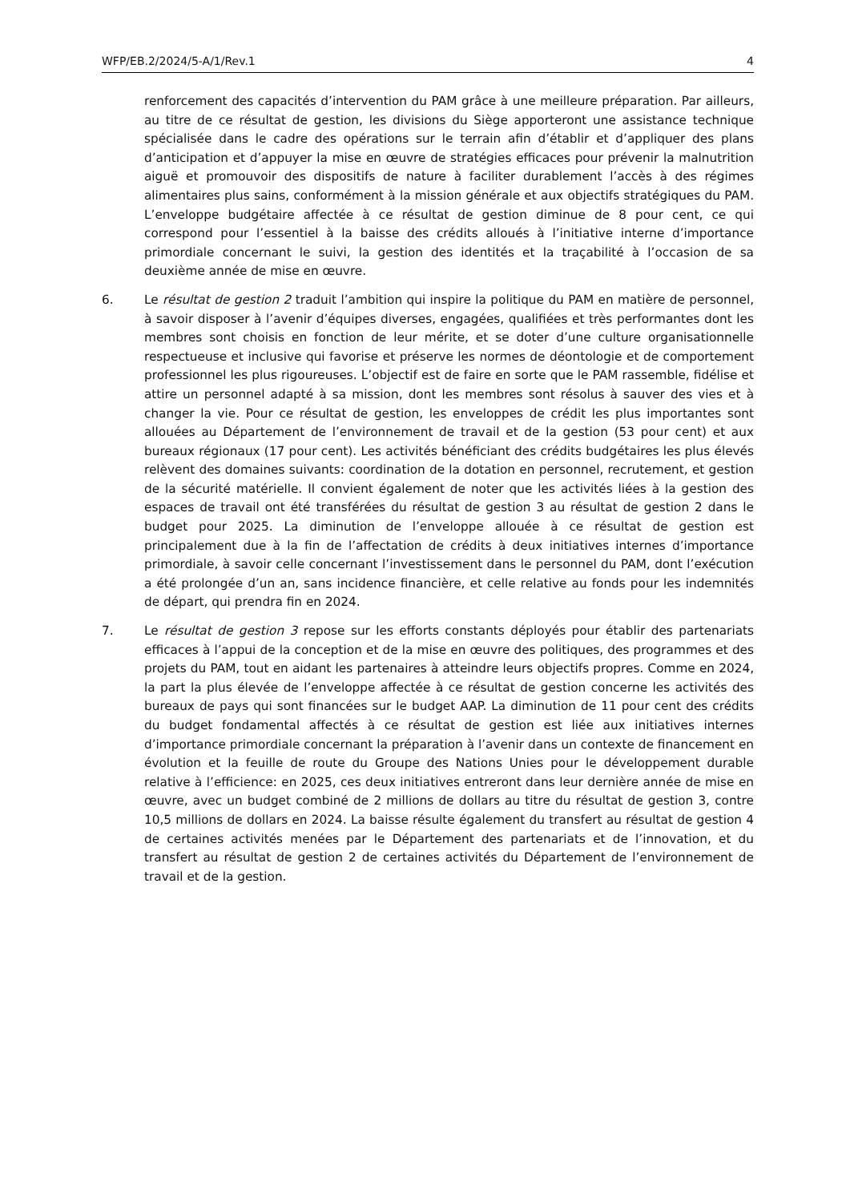WFP/EB.2/2024/5-A/1/Rev.1 4
renforcement des capacités d’intervention du PAM grâce à une meilleure préparation. Par ailleurs, au titre de ce résultat de gestion, les divisions du Siège apporteront une assistance technique spécialisée dans le cadre des opérations sur le terrain afin d’établir et d’appliquer des plans d’anticipation et d’appuyer la mise en œuvre de stratégies efficaces pour prévenir la malnutrition aiguë et promouvoir des dispositifs de nature à faciliter durablement l’accès à des régimes alimentaires plus sains, conformément à la mission générale et aux objectifs stratégiques du PAM. L’enveloppe budgétaire affectée à ce résultat de gestion diminue de 8 pour cent, ce qui correspond pour l’essentiel à la baisse des crédits alloués à l’initiative interne d’importance primordiale concernant le suivi, la gestion des identités et la traçabilité à l’occasion de sa deuxième année de mise en œuvre.
6. Le résultat de gestion 2 traduit l’ambition qui inspire la politique du PAM en matière de personnel, à savoir disposer à l’avenir d’équipes diverses, engagées, qualifiées et très performantes dont les membres sont choisis en fonction de leur mérite, et se doter d’une culture organisationnelle respectueuse et inclusive qui favorise et préserve les normes de déontologie et de comportement professionnel les plus rigoureuses. L’objectif est de faire en sorte que le PAM rassemble, fidélise et attire un personnel adapté à sa mission, dont les membres sont résolus à sauver des vies et à changer la vie. Pour ce résultat de gestion, les enveloppes de crédit les plus importantes sont allouées au Département de l’environnement de travail et de la gestion (53 pour cent) et aux bureaux régionaux (17 pour cent). Les activités bénéficiant des crédits budgétaires les plus élevés relèvent des domaines suivants: coordination de la dotation en personnel, recrutement, et gestion de la sécurité matérielle. Il convient également de noter que les activités liées à la gestion des espaces de travail ont été transférées du résultat de gestion 3 au résultat de gestion 2 dans le budget pour 2025. La diminution de l’enveloppe allouée à ce résultat de gestion est principalement due à la fin de l’affectation de crédits à deux initiatives internes d’importance primordiale, à savoir celle concernant l’investissement dans le personnel du PAM, dont l’exécution a été prolongée d’un an, sans incidence financière, et celle relative au fonds pour les indemnités de départ, qui prendra fin en 2024.
7. Le résultat de gestion 3 repose sur les efforts constants déployés pour établir des partenariats efficaces à l’appui de la conception et de la mise en œuvre des politiques, des programmes et des projets du PAM, tout en aidant les partenaires à atteindre leurs objectifs propres. Comme en 2024, la part la plus élevée de l’enveloppe affectée à ce résultat de gestion concerne les activités des bureaux de pays qui sont financées sur le budget AAP. La diminution de 11 pour cent des crédits du budget fondamental affectés à ce résultat de gestion est liée aux initiatives internes d’importance primordiale concernant la préparation à l’avenir dans un contexte de financement en évolution et la feuille de route du Groupe des Nations Unies pour le développement durable relative à l’efficience: en 2025, ces deux initiatives entreront dans leur dernière année de mise en œuvre, avec un budget combiné de 2 millions de dollars au titre du résultat de gestion 3, contre 10,5 millions de dollars en 2024. La baisse résulte également du transfert au résultat de gestion 4 de certaines activités menées par le Département des partenariats et de l’innovation, et du transfert au résultat de gestion 2 de certaines activités du Département de l’environnement de travail et de la gestion.